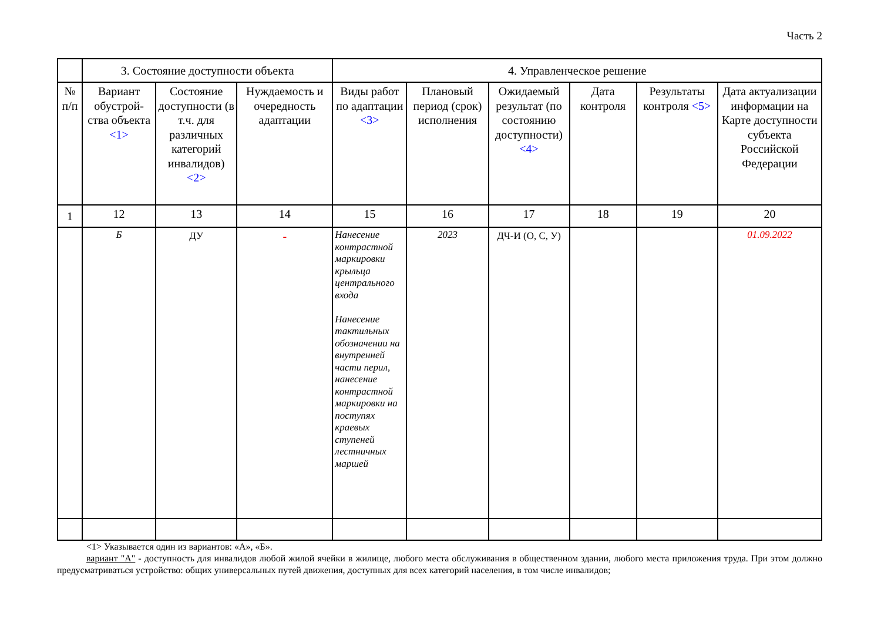Часть 2
| | 3. Состояние доступности объекта | | | 4. Управленческое решение | | | | | |
| --- | --- | --- | --- | --- | --- | --- | --- | --- | --- |
| № п/п | Вариант обустрой-ства объекта <1> | Состояние доступности (в т.ч. для различных категорий инвалидов) <2> | Нуждаемость и очередность адаптации | Виды работ по адаптации <3> | Плановый период (срок) исполнения | Ожидаемый результат (по состоянию доступности) <4> | Дата контроля | Результаты контроля <5> | Дата актуализации информации на Карте доступности субъекта Российской Федерации |
| 1 | 12 | 13 | 14 | 15 | 16 | 17 | 18 | 19 | 20 |
| | Б | ДУ | - | Нанесение контрастной маркировки крыльца центрального входа Нанесение тактильных обозначении на внутренней части перил, нанесение контрастной маркировки на поступях краевых ступеней лестничных маршей | 2023 | ДЧ-И (О, С, У) | | | 01.09.2022 |
<1> Указывается один из вариантов: «А», «Б».
вариант "А" - доступность для инвалидов любой жилой ячейки в жилище, любого места обслуживания в общественном здании, любого места приложения труда. При этом должно предусматриваться устройство: общих универсальных путей движения, доступных для всех категорий населения, в том числе инвалидов;